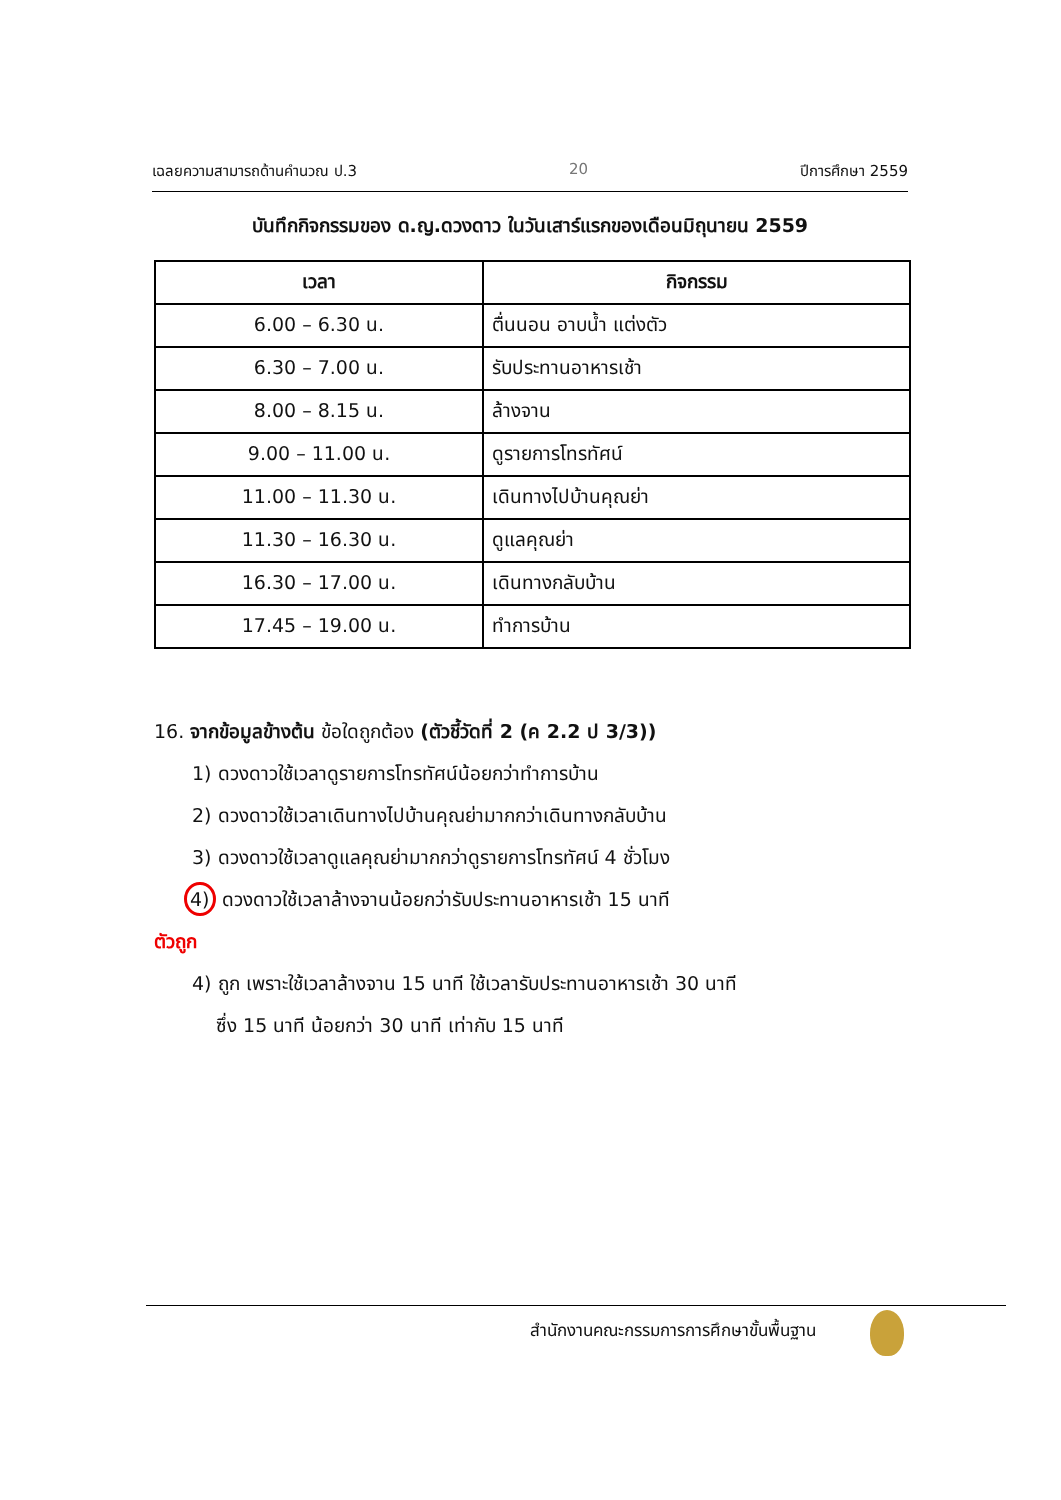เฉลยความสามารถด้านคำนวณ ป.3 20 ปีการศึกษา 2559
บันทึกกิจกรรมของ ด.ญ.ดวงดาว ในวันเสาร์แรกของเดือนมิถุนายน 2559
| เวลา | กิจกรรม |
| --- | --- |
| 6.00 – 6.30 น. | ตื่นนอน อาบน้ำ แต่งตัว |
| 6.30 – 7.00 น. | รับประทานอาหารเช้า |
| 8.00 – 8.15 น. | ล้างจาน |
| 9.00 – 11.00 น. | ดูรายการโทรทัศน์ |
| 11.00 – 11.30 น. | เดินทางไปบ้านคุณย่า |
| 11.30 – 16.30 น. | ดูแลคุณย่า |
| 16.30 – 17.00 น. | เดินทางกลับบ้าน |
| 17.45 – 19.00 น. | ทำการบ้าน |
16. จากข้อมูลข้างต้น ข้อใดถูกต้อง (ตัวชี้วัดที่ 2 (ค 2.2 ป 3/3))
1) ดวงดาวใช้เวลาดูรายการโทรทัศน์น้อยกว่าทำการบ้าน
2) ดวงดาวใช้เวลาเดินทางไปบ้านคุณย่ามากกว่าเดินทางกลับบ้าน
3) ดวงดาวใช้เวลาดูแลคุณย่ามากกว่าดูรายการโทรทัศน์ 4 ชั่วโมง
4) ดวงดาวใช้เวลาล้างจานน้อยกว่ารับประทานอาหารเช้า 15 นาที
ตัวถูก
4) ถูก เพราะใช้เวลาล้างจาน 15 นาที ใช้เวลารับประทานอาหารเช้า 30 นาที
ซึ่ง 15 นาที น้อยกว่า 30 นาที เท่ากับ 15 นาที
สำนักงานคณะกรรมการการศึกษาขั้นพื้นฐาน